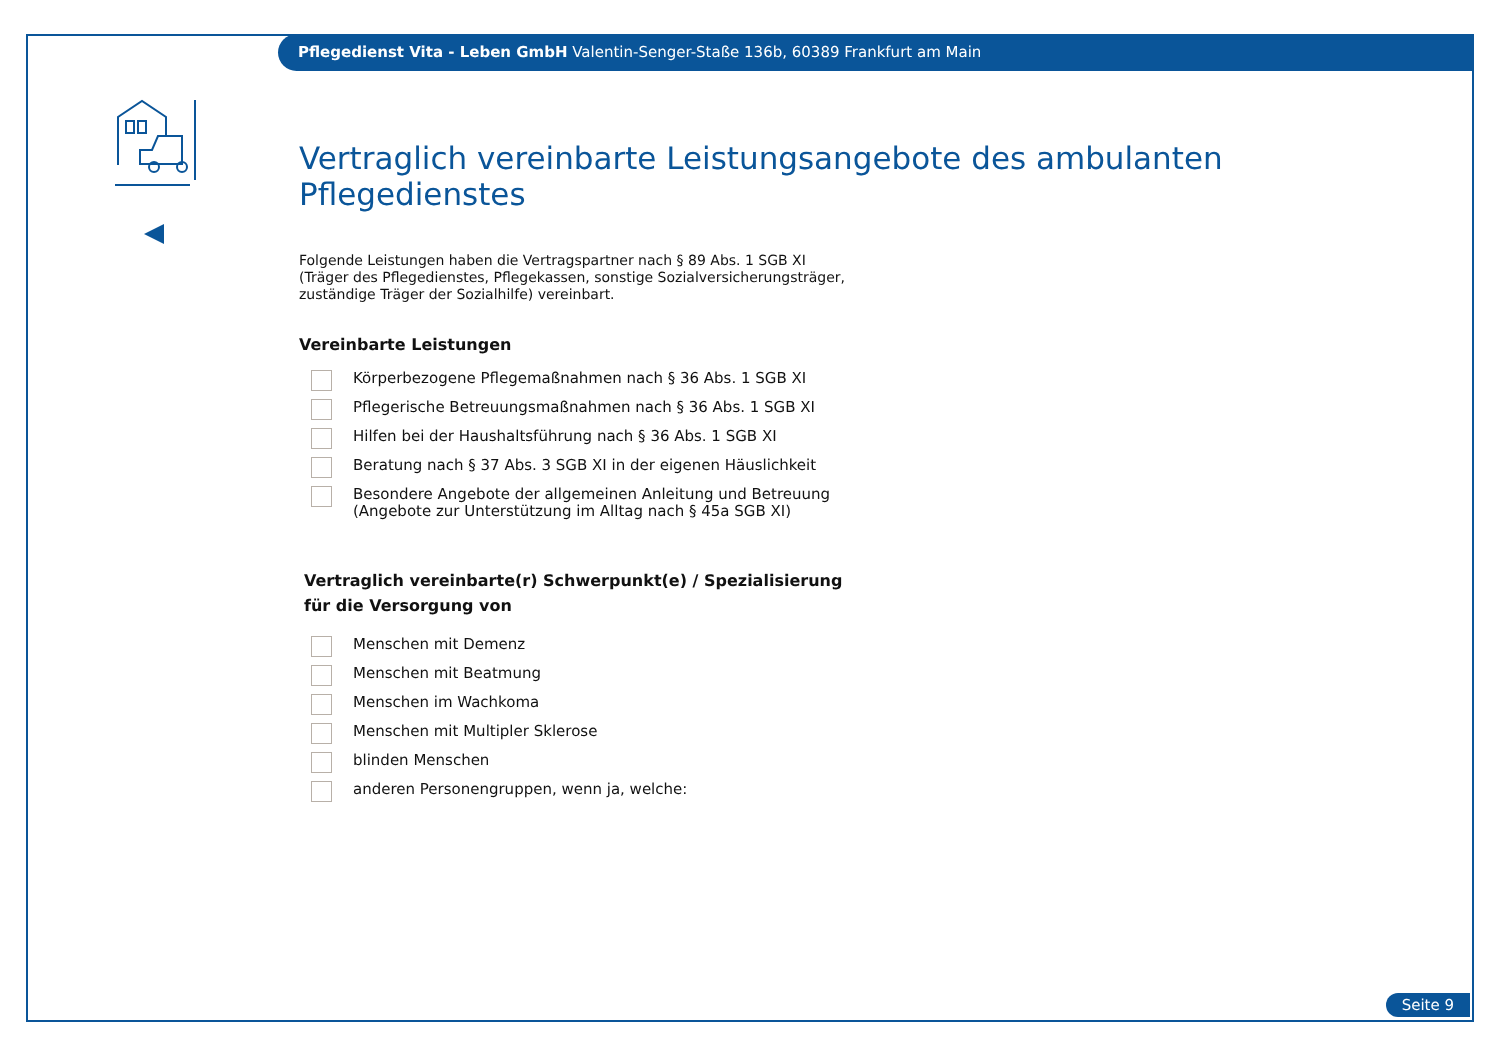Pflegedienst Vita - Leben GmbH Valentin-Senger-Staße 136b, 60389 Frankfurt am Main
Vertraglich vereinbarte Leistungsangebote des ambulanten Pflegedienstes
Folgende Leistungen haben die Vertragspartner nach § 89 Abs. 1 SGB XI
(Träger des Pflegedienstes, Pflegekassen, sonstige Sozialversicherungsträger,
zuständige Träger der Sozialhilfe) vereinbart.
Vereinbarte Leistungen
Körperbezogene Pflegemaßnahmen nach § 36 Abs. 1 SGB XI
Pflegerische Betreuungsmaßnahmen nach § 36 Abs. 1 SGB XI
Hilfen bei der Haushaltsführung nach § 36 Abs. 1 SGB XI
Beratung nach § 37 Abs. 3 SGB XI in der eigenen Häuslichkeit
Besondere Angebote der allgemeinen Anleitung und Betreuung
(Angebote zur Unterstützung im Alltag nach § 45a SGB XI)
Vertraglich vereinbarte(r) Schwerpunkt(e) / Spezialisierung
für die Versorgung von
Menschen mit Demenz
Menschen mit Beatmung
Menschen im Wachkoma
Menschen mit Multipler Sklerose
blinden Menschen
anderen Personengruppen, wenn ja, welche:
Seite 9